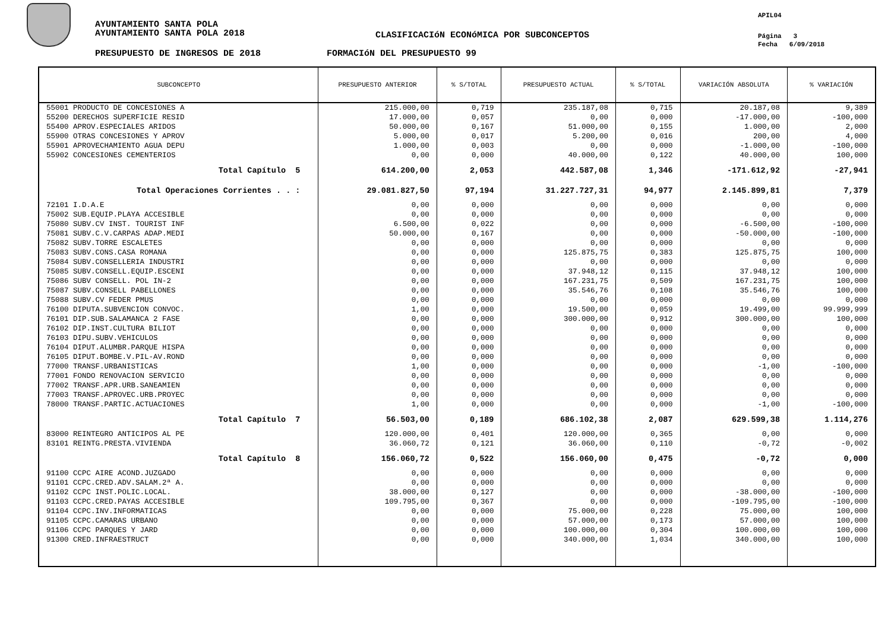AYUNTAMIENTO SANTA POLA
AYUNTAMIENTO SANTA POLA 2018
CLASIFICACIóN ECONóMICA POR SUBCONCEPTOS
PRESUPUESTO DE INGRESOS DE 2018
FORMACIóN DEL PRESUPUESTO 99
APIL04
Página 3
Fecha 6/09/2018
| SUBCONCEPTO | PRESUPUESTO ANTERIOR | % S/TOTAL | PRESUPUESTO ACTUAL | % S/TOTAL | VARIACIÓN ABSOLUTA | % VARIACIÓN |
| --- | --- | --- | --- | --- | --- | --- |
| 55001 PRODUCTO DE CONCESIONES A | 215.000,00 | 0,719 | 235.187,08 | 0,715 | 20.187,08 | 9,389 |
| 55200 DERECHOS SUPERFICIE RESID | 17.000,00 | 0,057 | 0,00 | 0,000 | -17.000,00 | -100,000 |
| 55400 APROV.ESPECIALES ARIDOS | 50.000,00 | 0,167 | 51.000,00 | 0,155 | 1.000,00 | 2,000 |
| 55900 OTRAS CONCESIONES Y APROV | 5.000,00 | 0,017 | 5.200,00 | 0,016 | 200,00 | 4,000 |
| 55901 APROVECHAMIENTO AGUA DEPU | 1.000,00 | 0,003 | 0,00 | 0,000 | -1.000,00 | -100,000 |
| 55902 CONCESIONES CEMENTERIOS | 0,00 | 0,000 | 40.000,00 | 0,122 | 40.000,00 | 100,000 |
| Total Capítulo 5 | 614.200,00 | 2,053 | 442.587,08 | 1,346 | -171.612,92 | -27,941 |
| Total Operaciones Corrientes . . : | 29.081.827,50 | 97,194 | 31.227.727,31 | 94,977 | 2.145.899,81 | 7,379 |
| 72101 I.D.A.E | 0,00 | 0,000 | 0,00 | 0,000 | 0,00 | 0,000 |
| 75002 SUB.EQUIP.PLAYA ACCESIBLE | 0,00 | 0,000 | 0,00 | 0,000 | 0,00 | 0,000 |
| 75080 SUBV.CV INST. TOURIST INF | 6.500,00 | 0,022 | 0,00 | 0,000 | -6.500,00 | -100,000 |
| 75081 SUBV.C.V.CARPAS ADAP.MEDI | 50.000,00 | 0,167 | 0,00 | 0,000 | -50.000,00 | -100,000 |
| 75082 SUBV.TORRE ESCALETES | 0,00 | 0,000 | 0,00 | 0,000 | 0,00 | 0,000 |
| 75083 SUBV.CONS.CASA ROMANA | 0,00 | 0,000 | 125.875,75 | 0,383 | 125.875,75 | 100,000 |
| 75084 SUBV.CONSELLERIA INDUSTRI | 0,00 | 0,000 | 0,00 | 0,000 | 0,00 | 0,000 |
| 75085 SUBV.CONSELL.EQUIP.ESCENI | 0,00 | 0,000 | 37.948,12 | 0,115 | 37.948,12 | 100,000 |
| 75086 SUBV CONSELL. POL IN-2 | 0,00 | 0,000 | 167.231,75 | 0,509 | 167.231,75 | 100,000 |
| 75087 SUBV.CONSELL PABELLONES | 0,00 | 0,000 | 35.546,76 | 0,108 | 35.546,76 | 100,000 |
| 75088 SUBV.CV FEDER PMUS | 0,00 | 0,000 | 0,00 | 0,000 | 0,00 | 0,000 |
| 76100 DIPUTA.SUBVENCION CONVOC. | 1,00 | 0,000 | 19.500,00 | 0,059 | 19.499,00 | 99.999,999 |
| 76101 DIP.SUB.SALAMANCA 2 FASE | 0,00 | 0,000 | 300.000,00 | 0,912 | 300.000,00 | 100,000 |
| 76102 DIP.INST.CULTURA BILIOT | 0,00 | 0,000 | 0,00 | 0,000 | 0,00 | 0,000 |
| 76103 DIPU.SUBV.VEHICULOS | 0,00 | 0,000 | 0,00 | 0,000 | 0,00 | 0,000 |
| 76104 DIPUT.ALUMBR.PARQUE HISPA | 0,00 | 0,000 | 0,00 | 0,000 | 0,00 | 0,000 |
| 76105 DIPUT.BOMBE.V.PIL-AV.ROND | 0,00 | 0,000 | 0,00 | 0,000 | 0,00 | 0,000 |
| 77000 TRANSF.URBANISTICAS | 1,00 | 0,000 | 0,00 | 0,000 | -1,00 | -100,000 |
| 77001 FONDO RENOVACION SERVICIO | 0,00 | 0,000 | 0,00 | 0,000 | 0,00 | 0,000 |
| 77002 TRANSF.APR.URB.SANEAMIEN | 0,00 | 0,000 | 0,00 | 0,000 | 0,00 | 0,000 |
| 77003 TRANSF.APROVEC.URB.PROYEC | 0,00 | 0,000 | 0,00 | 0,000 | 0,00 | 0,000 |
| 78000 TRANSF.PARTIC.ACTUACIONES | 1,00 | 0,000 | 0,00 | 0,000 | -1,00 | -100,000 |
| Total Capítulo 7 | 56.503,00 | 0,189 | 686.102,38 | 2,087 | 629.599,38 | 1.114,276 |
| 83000 REINTEGRO ANTICIPOS AL PE | 120.000,00 | 0,401 | 120.000,00 | 0,365 | 0,00 | 0,000 |
| 83101 REINTG.PRESTA.VIVIENDA | 36.060,72 | 0,121 | 36.060,00 | 0,110 | -0,72 | -0,002 |
| Total Capítulo 8 | 156.060,72 | 0,522 | 156.060,00 | 0,475 | -0,72 | 0,000 |
| 91100 CCPC AIRE ACOND.JUZGADO | 0,00 | 0,000 | 0,00 | 0,000 | 0,00 | 0,000 |
| 91101 CCPC.CRED.ADV.SALAM.2ª A. | 0,00 | 0,000 | 0,00 | 0,000 | 0,00 | 0,000 |
| 91102 CCPC INST.POLIC.LOCAL. | 38.000,00 | 0,127 | 0,00 | 0,000 | -38.000,00 | -100,000 |
| 91103 CCPC.CRED.PAYAS ACCESIBLE | 109.795,00 | 0,367 | 0,00 | 0,000 | -109.795,00 | -100,000 |
| 91104 CCPC.INV.INFORMATICAS | 0,00 | 0,000 | 75.000,00 | 0,228 | 75.000,00 | 100,000 |
| 91105 CCPC.CAMARAS URBANO | 0,00 | 0,000 | 57.000,00 | 0,173 | 57.000,00 | 100,000 |
| 91106 CCPC PARQUES Y JARD | 0,00 | 0,000 | 100.000,00 | 0,304 | 100.000,00 | 100,000 |
| 91300 CRED.INFRAESTRUCT | 0,00 | 0,000 | 340.000,00 | 1,034 | 340.000,00 | 100,000 |